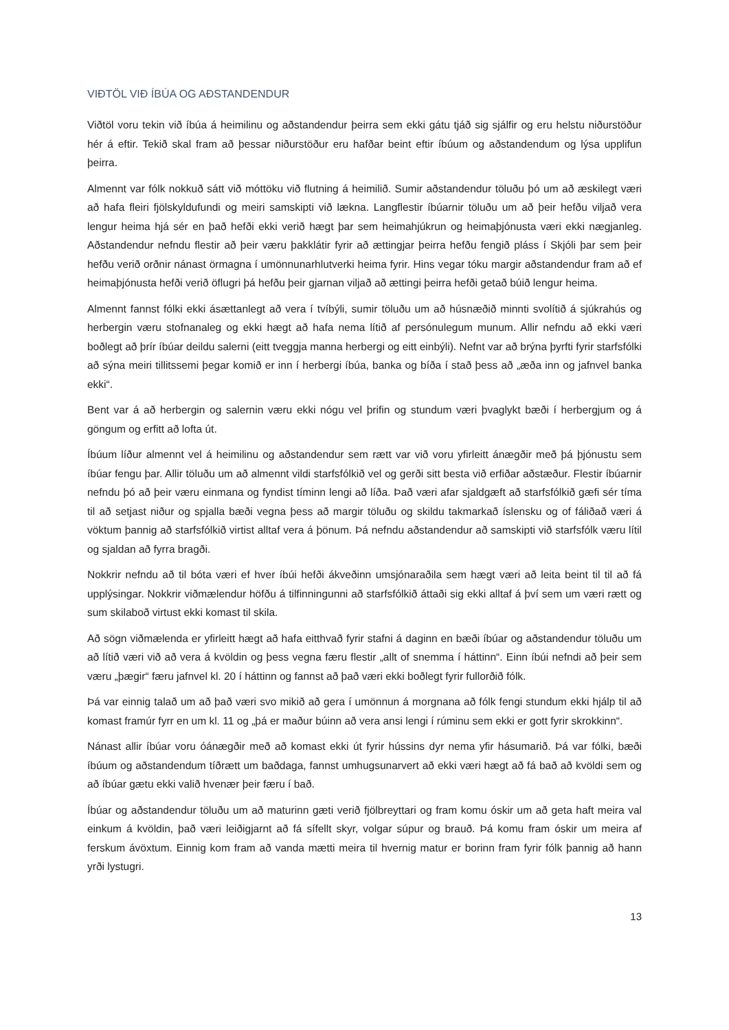VIÐTÖL VIÐ ÍBÚA OG AÐSTANDENDUR
Viðtöl voru tekin við íbúa á heimilinu og aðstandendur þeirra sem ekki gátu tjáð sig sjálfir og eru helstu niðurstöður hér á eftir. Tekið skal fram að þessar niðurstöður eru hafðar beint eftir íbúum og aðstandendum og lýsa upplifun þeirra.
Almennt var fólk nokkuð sátt við móttöku við flutning á heimilið. Sumir aðstandendur töluðu þó um að æskilegt væri að hafa fleiri fjölskyldufundi og meiri samskipti við lækna. Langflestir íbúarnir töluðu um að þeir hefðu viljað vera lengur heima hjá sér en það hefði ekki verið hægt þar sem heimahjúkrun og heimaþjónusta væri ekki nægjanleg. Aðstandendur nefndu flestir að þeir væru þakklátir fyrir að ættingjar þeirra hefðu fengið pláss í Skjóli þar sem þeir hefðu verið orðnir nánast örmagna í umönnunarhlutverki heima fyrir. Hins vegar tóku margir aðstandendur fram að ef heimaþjónusta hefði verið öflugri þá hefðu þeir gjarnan viljað að ættingi þeirra hefði getað búið lengur heima.
Almennt fannst fólki ekki ásættanlegt að vera í tvíbýli, sumir töluðu um að húsnæðið minnti svolítið á sjúkrahús og herbergin væru stofnanaleg og ekki hægt að hafa nema lítið af persónulegum munum. Allir nefndu að ekki væri boðlegt að þrír íbúar deildu salerni (eitt tveggja manna herbergi og eitt einbýli). Nefnt var að brýna þyrfti fyrir starfsfólki að sýna meiri tillitssemi þegar komið er inn í herbergi íbúa, banka og bíða í stað þess að „æða inn og jafnvel banka ekki“.
Bent var á að herbergin og salernin væru ekki nógu vel þrifin og stundum væri þvaglykt bæði í herbergjum og á göngum og erfitt að lofta út.
Íbúum líður almennt vel á heimilinu og aðstandendur sem rætt var við voru yfirleitt ánægðir með þá þjónustu sem íbúar fengu þar. Allir töluðu um að almennt vildi starfsfólkið vel og gerði sitt besta við erfiðar aðstæður. Flestir íbúarnir nefndu þó að þeir væru einmana og fyndist tíminn lengi að líða. Það væri afar sjaldgæft að starfsfólkið gæfi sér tíma til að setjast niður og spjalla bæði vegna þess að margir töluðu og skildu takmarkað íslensku og of fáliðað væri á vöktum þannig að starfsfólkið virtist alltaf vera á þönum. Þá nefndu aðstandendur að samskipti við starfsfólk væru lítil og sjaldan að fyrra bragði.
Nokkrir nefndu að til bóta væri ef hver íbúi hefði ákveðinn umsjónaraðila sem hægt væri að leita beint til til að fá upplýsingar. Nokkrir viðmælendur höfðu á tilfinningunni að starfsfólkið áttaði sig ekki alltaf á því sem um væri rætt og sum skilaboð virtust ekki komast til skila.
Að sögn viðmælenda er yfirleitt hægt að hafa eitthvað fyrir stafni á daginn en bæði íbúar og aðstandendur töluðu um að lítið væri við að vera á kvöldin og þess vegna færu flestir „allt of snemma í háttinn“. Einn íbúi nefndi að þeir sem væru „þægir“ færu jafnvel kl. 20 í háttinn og fannst að það væri ekki boðlegt fyrir fullorðið fólk.
Þá var einnig talað um að það væri svo mikið að gera í umönnun á morgnana að fólk fengi stundum ekki hjálp til að komast framúr fyrr en um kl. 11 og „þá er maður búinn að vera ansi lengi í rúminu sem ekki er gott fyrir skrokkinn“.
Nánast allir íbúar voru óánægðir með að komast ekki út fyrir hússins dyr nema yfir hásumarið. Þá var fólki, bæði íbúum og aðstandendum tíðrætt um baðdaga, fannst umhugsunarvert að ekki væri hægt að fá bað að kvöldi sem og að íbúar gætu ekki valið hvenær þeir færu í bað.
Íbúar og aðstandendur töluðu um að maturinn gæti verið fjölbreyttari og fram komu óskir um að geta haft meira val einkum á kvöldin, það væri leiðigjarnt að fá sífellt skyr, volgar súpur og brauð. Þá komu fram óskir um meira af ferskum ávöxtum. Einnig kom fram að vanda mætti meira til hvernig matur er borinn fram fyrir fólk þannig að hann yrði lystugri.
13